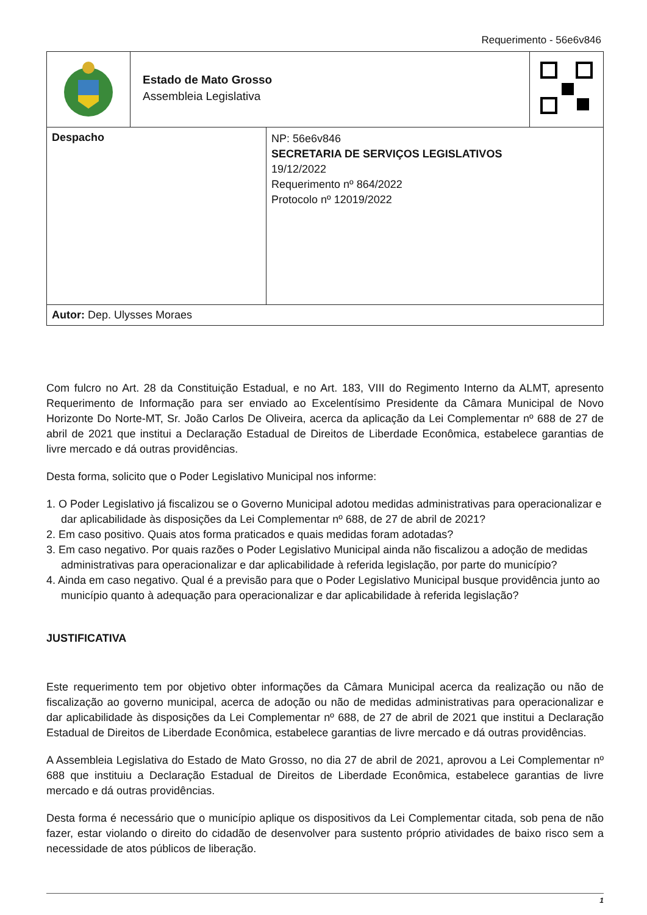Requerimento - 56e6v846
| | Estado de Mato Grosso Assembleia Legislativa | |
| Despacho | NP: 56e6v846 SECRETARIA DE SERVIÇOS LEGISLATIVOS 19/12/2022 Requerimento nº 864/2022 Protocolo nº 12019/2022 |
| Autor: Dep. Ulysses Moraes | |
Com fulcro no Art. 28 da Constituição Estadual, e no Art. 183, VIII do Regimento Interno da ALMT, apresento Requerimento de Informação para ser enviado ao Excelentísimo Presidente da Câmara Municipal de Novo Horizonte Do Norte-MT, Sr. João Carlos De Oliveira, acerca da aplicação da Lei Complementar nº 688 de 27 de abril de 2021 que institui a Declaração Estadual de Direitos de Liberdade Econômica, estabelece garantias de livre mercado e dá outras providências.
Desta forma, solicito que o Poder Legislativo Municipal nos informe:
1. O Poder Legislativo já fiscalizou se o Governo Municipal adotou medidas administrativas para operacionalizar e dar aplicabilidade às disposições da Lei Complementar nº 688, de 27 de abril de 2021?
2. Em caso positivo. Quais atos forma praticados e quais medidas foram adotadas?
3. Em caso negativo. Por quais razões o Poder Legislativo Municipal ainda não fiscalizou a adoção de medidas administrativas para operacionalizar e dar aplicabilidade à referida legislação, por parte do município?
4. Ainda em caso negativo. Qual é a previsão para que o Poder Legislativo Municipal busque providência junto ao município quanto à adequação para operacionalizar e dar aplicabilidade à referida legislação?
JUSTIFICATIVA
Este requerimento tem por objetivo obter informações da Câmara Municipal acerca da realização ou não de fiscalização ao governo municipal, acerca de adoção ou não de medidas administrativas para operacionalizar e dar aplicabilidade às disposições da Lei Complementar nº 688, de 27 de abril de 2021 que institui a Declaração Estadual de Direitos de Liberdade Econômica, estabelece garantias de livre mercado e dá outras providências.
A Assembleia Legislativa do Estado de Mato Grosso, no dia 27 de abril de 2021, aprovou a Lei Complementar nº 688 que instituiu a Declaração Estadual de Direitos de Liberdade Econômica, estabelece garantias de livre mercado e dá outras providências.
Desta forma é necessário que o município aplique os dispositivos da Lei Complementar citada, sob pena de não fazer, estar violando o direito do cidadão de desenvolver para sustento próprio atividades de baixo risco sem a necessidade de atos públicos de liberação.
1